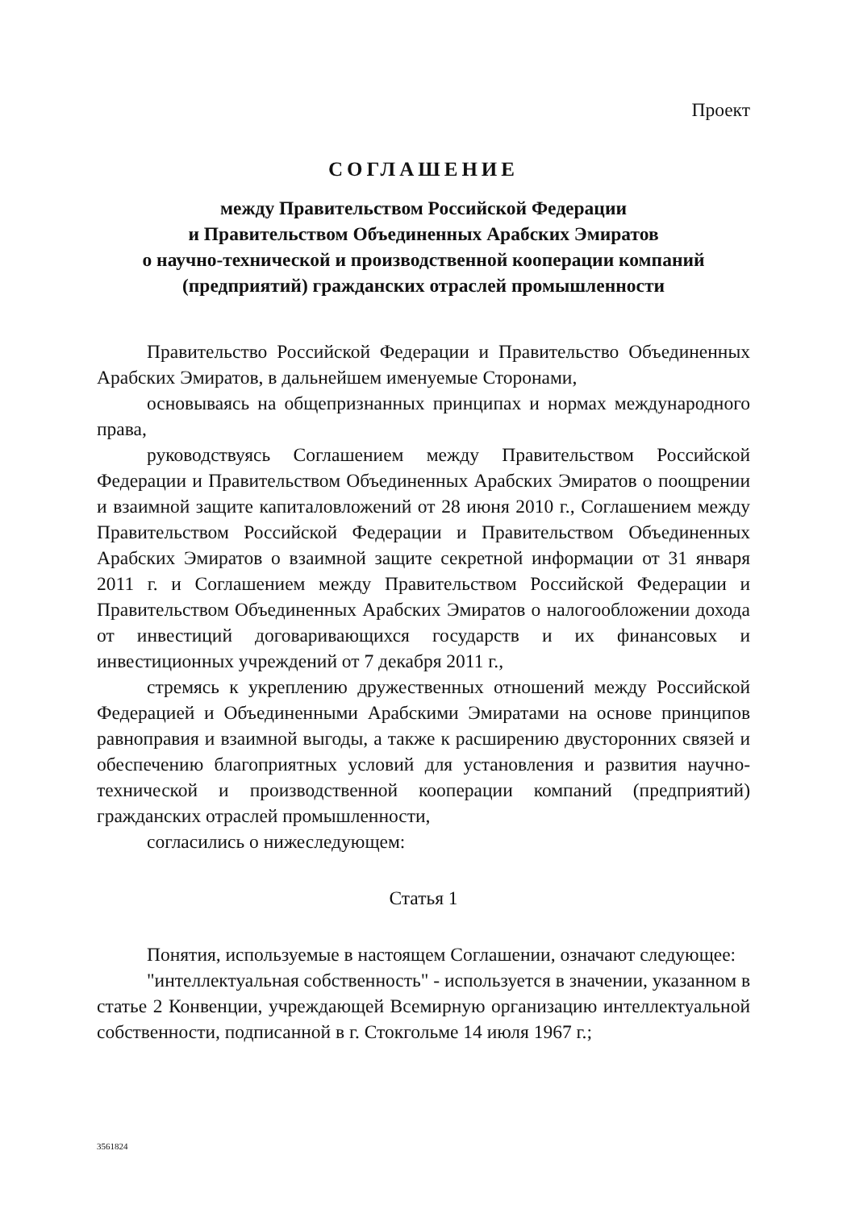Проект
СОГЛАШЕНИЕ
между Правительством Российской Федерации
и Правительством Объединенных Арабских Эмиратов
о научно-технической и производственной кооперации компаний
(предприятий) гражданских отраслей промышленности
Правительство Российской Федерации и Правительство Объединенных Арабских Эмиратов, в дальнейшем именуемые Сторонами,
основываясь на общепризнанных принципах и нормах международного права,
руководствуясь Соглашением между Правительством Российской Федерации и Правительством Объединенных Арабских Эмиратов о поощрении и взаимной защите капиталовложений от 28 июня 2010 г., Соглашением между Правительством Российской Федерации и Правительством Объединенных Арабских Эмиратов о взаимной защите секретной информации от 31 января 2011 г. и Соглашением между Правительством Российской Федерации и Правительством Объединенных Арабских Эмиратов о налогообложении дохода от инвестиций договаривающихся государств и их финансовых и инвестиционных учреждений от 7 декабря 2011 г.,
стремясь к укреплению дружественных отношений между Российской Федерацией и Объединенными Арабскими Эмиратами на основе принципов равноправия и взаимной выгоды, а также к расширению двусторонних связей и обеспечению благоприятных условий для установления и развития научно-технической и производственной кооперации компаний (предприятий) гражданских отраслей промышленности,
согласились о нижеследующем:
Статья 1
Понятия, используемые в настоящем Соглашении, означают следующее:
"интеллектуальная собственность" - используется в значении, указанном в статье 2 Конвенции, учреждающей Всемирную организацию интеллектуальной собственности, подписанной в г. Стокгольме 14 июля 1967 г.;
3561824